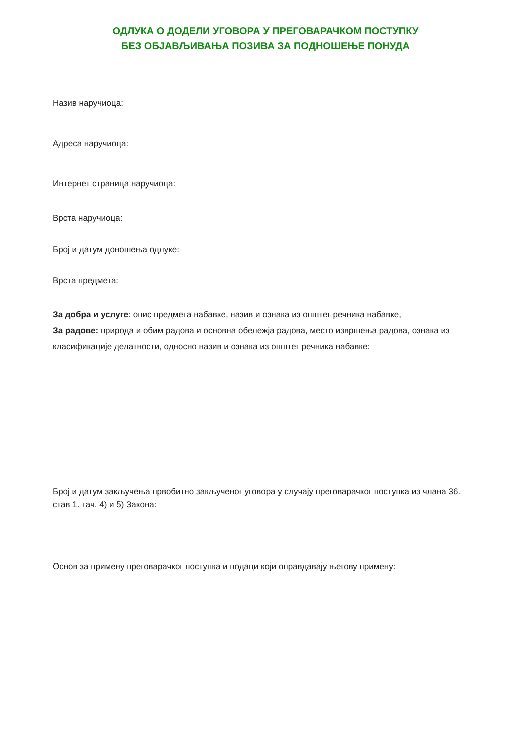ОДЛУКА О ДОДЕЛИ УГОВОРА У ПРЕГОВАРАЧКОМ ПОСТУПКУ
БЕЗ ОБЈАВЉИВАЊА ПОЗИВА ЗА ПОДНОШЕЊЕ ПОНУДА
Назив наручиоца:
Адреса наручиоца:
Интернет страница наручиоца:
Врста наручиоца:
Број и датум доношења одлуке:
Врста предмета:
За добра и услуге: опис предмета набавке, назив и ознака из општег речника набавке,
За радове: природа и обим радова и основна обележја радова, место извршења радова, ознака из класификације делатности, односно назив и ознака из општег речника набавке:
Број и датум закључења првобитно закљученог уговора у случају преговарачког поступка из члана 36. став 1. тач. 4) и 5) Закона:
Основ за примену преговарачког поступка и подаци који оправдавају његову примену: